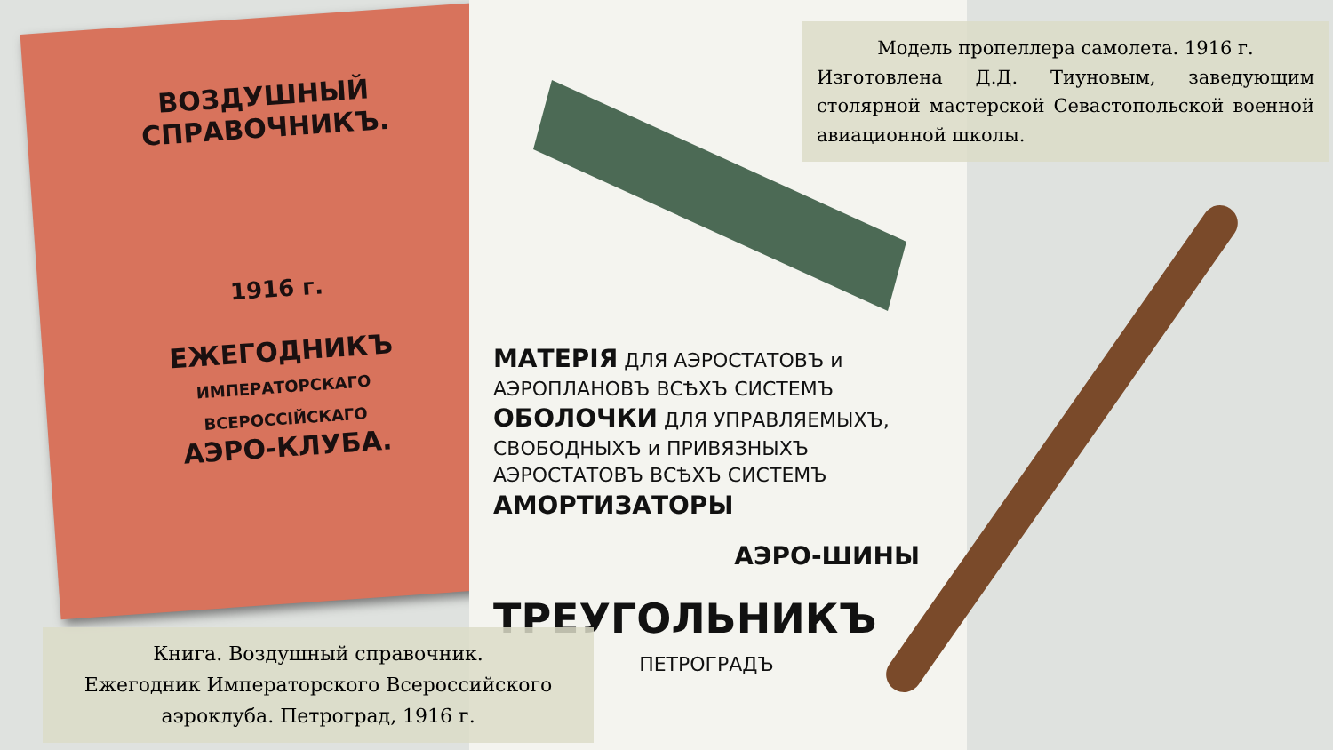ВОЗДУШНЫЙ
СПРАВОЧНИКЪ.
1916 г.
ЕЖЕГОДНИКЪ
ИМПЕРАТОРСКАГО ВСЕРОССІЙСКАГО
АЭРО-КЛУБА.
МАТЕРІЯ ДЛЯ АЭРОСТАТОВЪ и
АЭРОПЛАНОВЪ ВСѢХЪ СИСТЕМЪ
ОБОЛОЧКИ ДЛЯ УПРАВЛЯЕМЫХЪ,
СВОБОДНЫХЪ и ПРИВЯЗНЫХЪ
АЭРОСТАТОВЪ ВСѢХЪ СИСТЕМЪ
АМОРТИЗАТОРЫ
АЭРО-ШИНЫ
ТРЕУГОЛЬНИКЪ
ПЕТРОГРАДЪ
Модель пропеллера самолета. 1916 г.
Изготовлена Д.Д. Тиуновым, заведующим столярной мастерской Севастопольской военной авиационной школы.
Книга. Воздушный справочник.
Ежегодник Императорского Всероссийского
аэроклуба. Петроград, 1916 г.